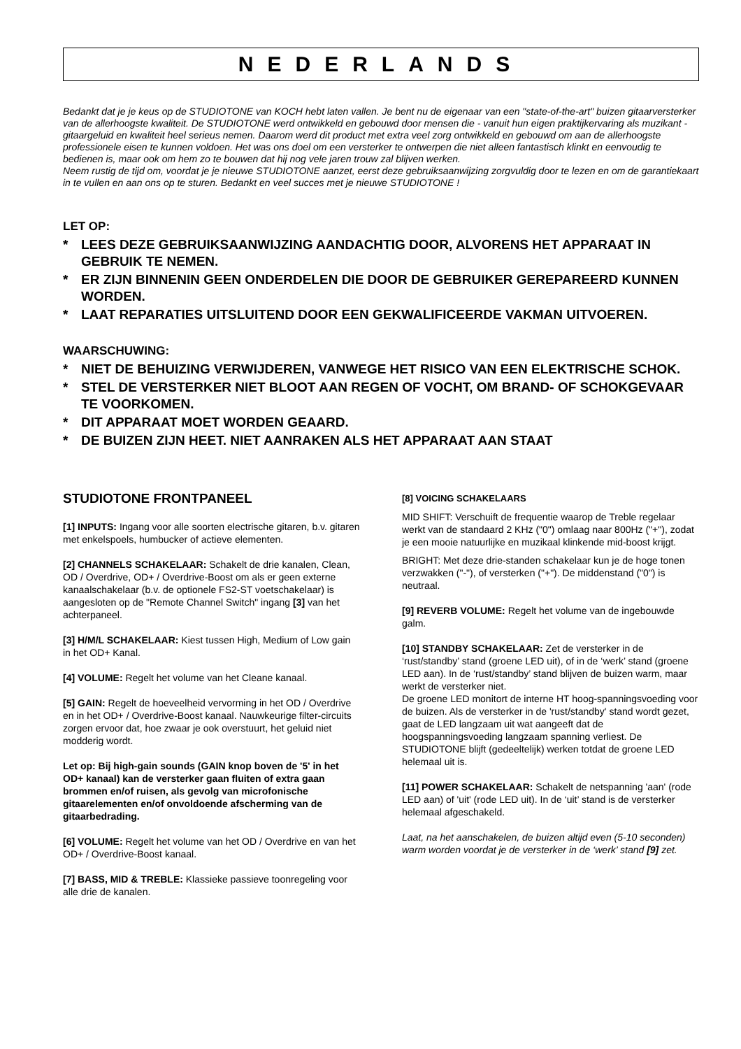NEDERLANDS
Bedankt dat je je keus op de STUDIOTONE van KOCH hebt laten vallen. Je bent nu de eigenaar van een "state-of-the-art" buizen gitaarversterker van de allerhoogste kwaliteit. De STUDIOTONE werd ontwikkeld en gebouwd door mensen die - vanuit hun eigen praktijkervaring als muzikant - gitaargeluid en kwaliteit heel serieus nemen. Daarom werd dit product met extra veel zorg ontwikkeld en gebouwd om aan de allerhoogste professionele eisen te kunnen voldoen. Het was ons doel om een versterker te ontwerpen die niet alleen fantastisch klinkt en eenvoudig te bedienen is, maar ook om hem zo te bouwen dat hij nog vele jaren trouw zal blijven werken.
Neem rustig de tijd om, voordat je je nieuwe STUDIOTONE aanzet, eerst deze gebruiksaanwijzing zorgvuldig door te lezen en om de garantiekaart in te vullen en aan ons op te sturen. Bedankt en veel succes met je nieuwe STUDIOTONE !
LET OP:
* LEES DEZE GEBRUIKSAANWIJZING AANDACHTIG DOOR, ALVORENS HET APPARAAT IN GEBRUIK TE NEMEN.
* ER ZIJN BINNENIN GEEN ONDERDELEN DIE DOOR DE GEBRUIKER GEREPAREERD KUNNEN WORDEN.
* LAAT REPARATIES UITSLUITEND DOOR EEN GEKWALIFICEERDE VAKMAN UITVOEREN.
WAARSCHUWING:
* NIET DE BEHUIZING VERWIJDEREN, VANWEGE HET RISICO VAN EEN ELEKTRISCHE SCHOK.
* STEL DE VERSTERKER NIET BLOOT AAN REGEN OF VOCHT, OM BRAND- OF SCHOKGEVAAR TE VOORKOMEN.
* DIT APPARAAT MOET WORDEN GEAARD.
* DE BUIZEN ZIJN HEET. NIET AANRAKEN ALS HET APPARAAT AAN STAAT
STUDIOTONE FRONTPANEEL
[1] INPUTS: Ingang voor alle soorten electrische gitaren, b.v. gitaren met enkelspoels, humbucker of actieve elementen.
[2] CHANNELS SCHAKELAAR: Schakelt de drie kanalen, Clean, OD / Overdrive, OD+ / Overdrive-Boost om als er geen externe kanaalschakelaar (b.v. de optionele FS2-ST voetschakelaar) is aangesloten op de "Remote Channel Switch" ingang [3] van het achterpaneel.
[3] H/M/L SCHAKELAAR: Kiest tussen High, Medium of Low gain in het OD+ Kanal.
[4] VOLUME: Regelt het volume van het Cleane kanaal.
[5] GAIN: Regelt de hoeveelheid vervorming in het OD / Overdrive en in het OD+ / Overdrive-Boost kanaal. Nauwkeurige filter-circuits zorgen ervoor dat, hoe zwaar je ook overstuurt, het geluid niet modderig wordt.
Let op: Bij high-gain sounds (GAIN knop boven de '5' in het OD+ kanaal) kan de versterker gaan fluiten of extra gaan brommen en/of ruisen, als gevolg van microfonische gitaarelementen en/of onvoldoende afscherming van de gitaarbedrading.
[6] VOLUME: Regelt het volume van het OD / Overdrive en van het OD+ / Overdrive-Boost kanaal.
[7] BASS, MID & TREBLE: Klassieke passieve toonregeling voor alle drie de kanalen.
[8] VOICING SCHAKELAARS
MID SHIFT: Verschuift de frequentie waarop de Treble regelaar werkt van de standaard 2 KHz ("0") omlaag naar 800Hz ("+"), zodat je een mooie natuurlijke en muzikaal klinkende mid-boost krijgt.
BRIGHT: Met deze drie-standen schakelaar kun je de hoge tonen verzwakken ("-"), of versterken ("+"). De middenstand ("0") is neutraal.
[9] REVERB VOLUME: Regelt het volume van de ingebouwde galm.
[10] STANDBY SCHAKELAAR: Zet de versterker in de ‘rust/standby’ stand (groene LED uit), of in de ‘werk’ stand (groene LED aan). In de ‘rust/standby’ stand blijven de buizen warm, maar werkt de versterker niet.
De groene LED monitort de interne HT hoog-spanningsvoeding voor de buizen. Als de versterker in de 'rust/standby' stand wordt gezet, gaat de LED langzaam uit wat aangeeft dat de hoogspanningsvoeding langzaam spanning verliest. De STUDIOTONE blijft (gedeeltelijk) werken totdat de groene LED helemaal uit is.
[11] POWER SCHAKELAAR: Schakelt de netspanning 'aan' (rode LED aan) of 'uit' (rode LED uit). In de ‘uit’ stand is de versterker helemaal afgeschakeld.
Laat, na het aanschakelen, de buizen altijd even (5-10 seconden) warm worden voordat je de versterker in de ‘werk’ stand [9] zet.